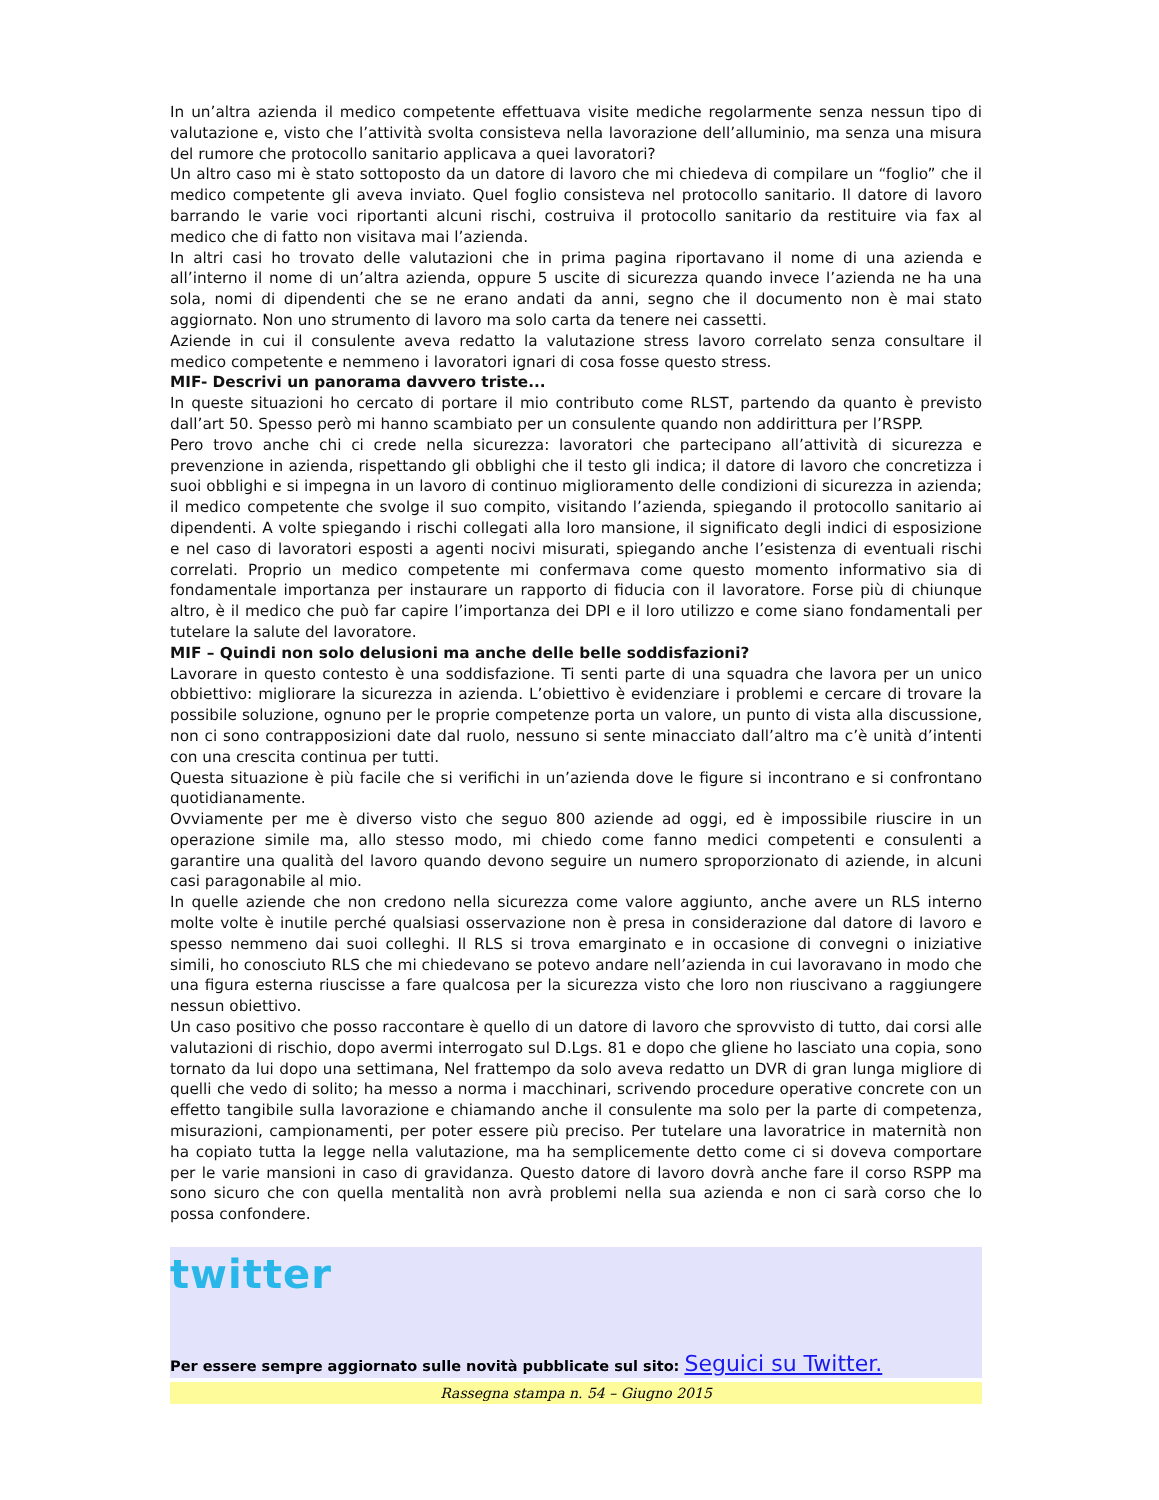In un’altra azienda il medico competente effettuava visite mediche regolarmente senza nessun tipo di valutazione e, visto che l’attività svolta consisteva nella lavorazione dell’alluminio, ma senza una misura del rumore che protocollo sanitario applicava a quei lavoratori?
Un altro caso mi è stato sottoposto da un datore di lavoro che mi chiedeva di compilare un “foglio” che il medico competente gli aveva inviato. Quel foglio consisteva nel protocollo sanitario. Il datore di lavoro barrando le varie voci riportanti alcuni rischi, costruiva il protocollo sanitario da restituire via fax al medico che di fatto non visitava mai l’azienda.
In altri casi ho trovato delle valutazioni che in prima pagina riportavano il nome di una azienda e all’interno il nome di un’altra azienda, oppure 5 uscite di sicurezza quando invece l’azienda ne ha una sola, nomi di dipendenti che se ne erano andati da anni, segno che il documento non è mai stato aggiornato. Non uno strumento di lavoro ma solo carta da tenere nei cassetti.
Aziende in cui il consulente aveva redatto la valutazione stress lavoro correlato senza consultare il medico competente e nemmeno i lavoratori ignari di cosa fosse questo stress.
MIF- Descrivi un panorama davvero triste...
In queste situazioni ho cercato di portare il mio contributo come RLST, partendo da quanto è previsto dall’art 50. Spesso però mi hanno scambiato per un consulente quando non addirittura per l’RSPP.
Pero trovo anche chi ci crede nella sicurezza: lavoratori che partecipano all’attività di sicurezza e prevenzione in azienda, rispettando gli obblighi che il testo gli indica; il datore di lavoro che concretizza i suoi obblighi e si impegna in un lavoro di continuo miglioramento delle condizioni di sicurezza in azienda; il medico competente che svolge il suo compito, visitando l’azienda, spiegando il protocollo sanitario ai dipendenti. A volte spiegando i rischi collegati alla loro mansione, il significato degli indici di esposizione e nel caso di lavoratori esposti a agenti nocivi misurati, spiegando anche l’esistenza di eventuali rischi correlati. Proprio un medico competente mi confermava come questo momento informativo sia di fondamentale importanza per instaurare un rapporto di fiducia con il lavoratore. Forse più di chiunque altro, è il medico che può far capire l’importanza dei DPI e il loro utilizzo e come siano fondamentali per tutelare la salute del lavoratore.
MIF – Quindi non solo delusioni ma anche delle belle soddisfazioni?
Lavorare in questo contesto è una soddisfazione. Ti senti parte di una squadra che lavora per un unico obbiettivo: migliorare la sicurezza in azienda. L’obiettivo è evidenziare i problemi e cercare di trovare la possibile soluzione, ognuno per le proprie competenze porta un valore, un punto di vista alla discussione, non ci sono contrapposizioni date dal ruolo, nessuno si sente minacciato dall’altro ma c’è unità d’intenti con una crescita continua per tutti.
Questa situazione è più facile che si verifichi in un’azienda dove le figure si incontrano e si confrontano quotidianamente.
Ovviamente per me è diverso visto che seguo 800 aziende ad oggi, ed è impossibile riuscire in un operazione simile ma, allo stesso modo, mi chiedo come fanno medici competenti e consulenti a garantire una qualità del lavoro quando devono seguire un numero sproporzionato di aziende, in alcuni casi paragonabile al mio.
In quelle aziende che non credono nella sicurezza come valore aggiunto, anche avere un RLS interno molte volte è inutile perché qualsiasi osservazione non è presa in considerazione dal datore di lavoro e spesso nemmeno dai suoi colleghi. Il RLS si trova emarginato e in occasione di convegni o iniziative simili, ho conosciuto RLS che mi chiedevano se potevo andare nell’azienda in cui lavoravano in modo che una figura esterna riuscisse a fare qualcosa per la sicurezza visto che loro non riuscivano a raggiungere nessun obiettivo.
Un caso positivo che posso raccontare è quello di un datore di lavoro che sprovvisto di tutto, dai corsi alle valutazioni di rischio, dopo avermi interrogato sul D.Lgs. 81 e dopo che gliene ho lasciato una copia, sono tornato da lui dopo una settimana, Nel frattempo da solo aveva redatto un DVR di gran lunga migliore di quelli che vedo di solito; ha messo a norma i macchinari, scrivendo procedure operative concrete con un effetto tangibile sulla lavorazione e chiamando anche il consulente ma solo per la parte di competenza, misurazioni, campionamenti, per poter essere più preciso. Per tutelare una lavoratrice in maternità non ha copiato tutta la legge nella valutazione, ma ha semplicemente detto come ci si doveva comportare per le varie mansioni in caso di gravidanza. Questo datore di lavoro dovrà anche fare il corso RSPP ma sono sicuro che con quella mentalità non avrà problemi nella sua azienda e non ci sarà corso che lo possa confondere.
twitter
Per essere sempre aggiornato sulle novità pubblicate sul sito: Seguici su Twitter.
Rassegna stampa n. 54 – Giugno 2015